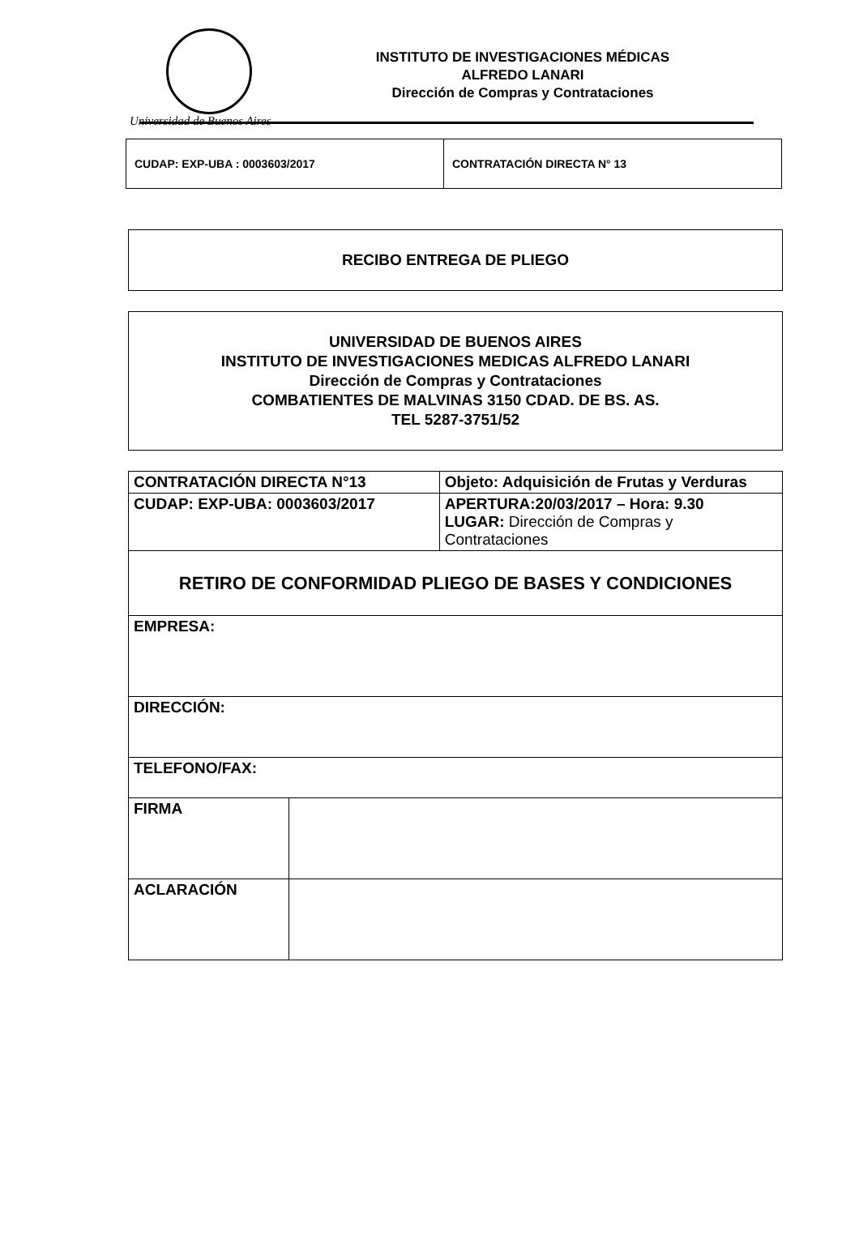Universidad de Buenos Aires
INSTITUTO DE INVESTIGACIONES MÉDICAS
ALFREDO LANARI
Dirección de Compras y Contrataciones
| CUDAP: EXP-UBA : 0003603/2017 | CONTRATACIÓN DIRECTA N° 13 |
RECIBO ENTREGA DE PLIEGO
UNIVERSIDAD DE BUENOS AIRES
INSTITUTO DE INVESTIGACIONES MEDICAS ALFREDO LANARI
Dirección de Compras y Contrataciones
COMBATIENTES DE MALVINAS 3150 CDAD. DE BS. AS.
TEL 5287-3751/52
| CONTRATACIÓN DIRECTA N°13 | | Objeto: Adquisición de Frutas y Verduras |
| CUDAP: EXP-UBA: 0003603/2017 | | APERTURA:20/03/2017 – Hora: 9.30 LUGAR: Dirección de Compras y Contrataciones |
| RETIRO DE CONFORMIDAD PLIEGO DE BASES Y CONDICIONES | | |
| EMPRESA: | | |
| DIRECCIÓN: | | |
| TELEFONO/FAX: | | |
| FIRMA | | |
| ACLARACIÓN | | |